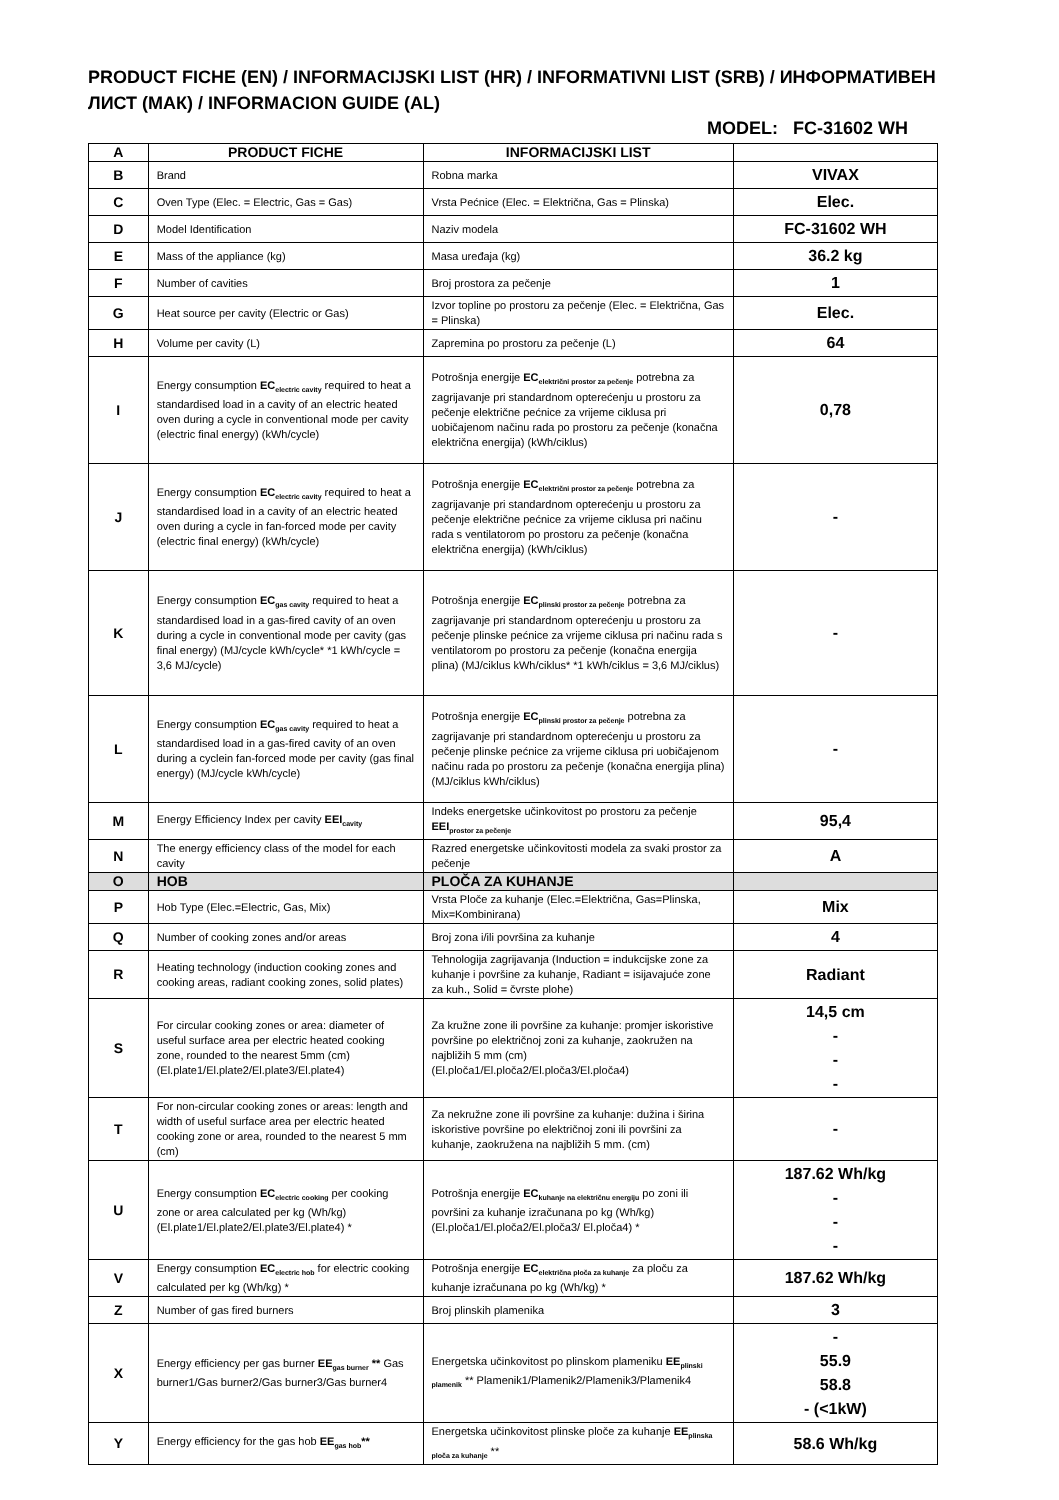PRODUCT FICHE (EN) / INFORMACIJSKI LIST (HR) / INFORMATIVNI LIST (SRB) / ИНФОРМАТИВЕН ЛИСТ (МАК) / INFORMACION GUIDE (AL)
MODEL: FC-31602 WH
| A | PRODUCT FICHE | INFORMACIJSKI LIST | |
| B | Brand | Robna marka | VIVAX |
| C | Oven Type (Elec. = Electric, Gas = Gas) | Vrsta Pećnice (Elec. = Električna, Gas = Plinska) | Elec. |
| D | Model Identification | Naziv modela | FC-31602 WH |
| E | Mass of the appliance (kg) | Masa uređaja (kg) | 36.2 kg |
| F | Number of cavities | Broj prostora za pečenje | 1 |
| G | Heat source per cavity (Electric or Gas) | Izvor topline po prostoru za pečenje (Elec. = Električna, Gas = Plinska) | Elec. |
| H | Volume per cavity (L) | Zapremina po prostoru za pečenje (L) | 64 |
| I | Energy consumption EC<sub>electric cavity</sub> required to heat a standardised load in a cavity of an electric heated oven during a cycle in conventional mode per cavity (electric final energy) (kWh/cycle) | Potrošnja energije EC<sub>električni prostor za pečenje</sub> potrebna za zagrijavanje pri standardnom opterećenju u prostoru za pečenje električne pećnice za vrijeme ciklusa pri uobičajenom načinu rada po prostoru za pečenje (konačna električna energija) (kWh/ciklus) | 0,78 |
| J | Energy consumption EC<sub>electric cavity</sub> required to heat a standardised load in a cavity of an electric heated oven during a cycle in fan-forced mode per cavity (electric final energy) (kWh/cycle) | Potrošnja energije EC<sub>električni prostor za pečenje</sub> potrebna za zagrijavanje pri standardnom opterećenju u prostoru za pečenje električne pećnice za vrijeme ciklusa pri načinu rada s ventilatorom po prostoru za pečenje (konačna električna energija) (kWh/ciklus) | - |
| K | Energy consumption EC<sub>gas cavity</sub> required to heat a standardised load in a gas-fired cavity of an oven during a cycle in conventional mode per cavity (gas final energy) (MJ/cycle kWh/cycle* *1 kWh/cycle = 3,6 MJ/cycle) | Potrošnja energije EC<sub>plinski prostor za pečenje</sub> potrebna za zagrijavanje pri standardnom opterećenju u prostoru za pečenje plinske pećnice za vrijeme ciklusa pri načinu rada s ventilatorom po prostoru za pečenje (konačna energija plina) (MJ/ciklus kWh/ciklus* *1 kWh/ciklus = 3,6 MJ/ciklus) | - |
| L | Energy consumption EC<sub>gas cavity</sub> required to heat a standardised load in a gas-fired cavity of an oven during a cyclein fan-forced mode per cavity (gas final energy) (MJ/cycle kWh/cycle) | Potrošnja energije EC<sub>plinski prostor za pečenje</sub> potrebna za zagrijavanje pri standardnom opterećenju u prostoru za pečenje plinske pećnice za vrijeme ciklusa pri uobičajenom načinu rada po prostoru za pečenje (konačna energija plina) (MJ/ciklus kWh/ciklus) | - |
| M | Energy Efficiency Index per cavity EEI<sub>cavity</sub> | Indeks energetske učinkovitost po prostoru za pečenje EEI<sub>prostor za pečenje</sub> | 95,4 |
| N | The energy efficiency class of the model for each cavity | Razred energetske učinkovitosti modela za svaki prostor za pečenje | A |
| O | HOB | PLOČA ZA KUHANJE | |
| P | Hob Type (Elec.=Electric, Gas, Mix) | Vrsta Ploče za kuhanje (Elec.=Električna, Gas=Plinska, Mix=Kombinirana) | Mix |
| Q | Number of cooking zones and/or areas | Broj zona i/ili površina za kuhanje | 4 |
| R | Heating technology (induction cooking zones and cooking areas, radiant cooking zones, solid plates) | Tehnologija zagrijavanja (Induction = indukcijske zone za kuhanje i površine za kuhanje, Radiant = isijavajuće zone za kuh., Solid = čvrste plohe) | Radiant |
| S | For circular cooking zones or area: diameter of useful surface area per electric heated cooking zone, rounded to the nearest 5mm (cm) (El.plate1/El.plate2/El.plate3/El.plate4) | Za kružne zone ili površine za kuhanje: promjer iskoristive površine po električnoj zoni za kuhanje, zaokružen na najbližih 5 mm (cm) (El.ploča1/El.ploča2/El.ploča3/El.ploča4) | 14,5 cm - - - |
| T | For non-circular cooking zones or areas: length and width of useful surface area per electric heated cooking zone or area, rounded to the nearest 5 mm (cm) | Za nekružne zone ili površine za kuhanje: dužina i širina iskoristive površine po električnoj zoni ili površini za kuhanje, zaokružena na najbližih 5 mm. (cm) | - |
| U | Energy consumption EC<sub>electric cooking</sub> per cooking zone or area calculated per kg (Wh/kg) (El.plate1/El.plate2/El.plate3/El.plate4) * | Potrošnja energije EC<sub>kuhanje na električnu energiju</sub> po zoni ili površini za kuhanje izračunana po kg (Wh/kg) (El.ploča1/El.ploča2/El.ploča3/ El.ploča4) * | 187.62 Wh/kg - - - |
| V | Energy consumption EC<sub>electric hob</sub> for electric cooking calculated per kg (Wh/kg) * | Potrošnja energije EC<sub>električna ploča za kuhanje</sub> za ploču za kuhanje izračunana po kg (Wh/kg) * | 187.62 Wh/kg |
| Z | Number of gas fired burners | Broj plinskih plamenika | 3 |
| X | Energy efficiency per gas burner EE<sub>gas burner</sub> ** Gas burner1/Gas burner2/Gas burner3/Gas burner4 | Energetska učinkovitost po plinskom plameniku EE<sub>plinski plamenik</sub> ** Plamenik1/Plamenik2/Plamenik3/Plamenik4 | - 55.9 58.8 - (<1kW) |
| Y | Energy efficiency for the gas hob EE<sub>gas hob</sub> ** | Energetska učinkovitost plinske ploče za kuhanje EE<sub>plinska ploča za kuhanje</sub> ** | 58.6 Wh/kg |